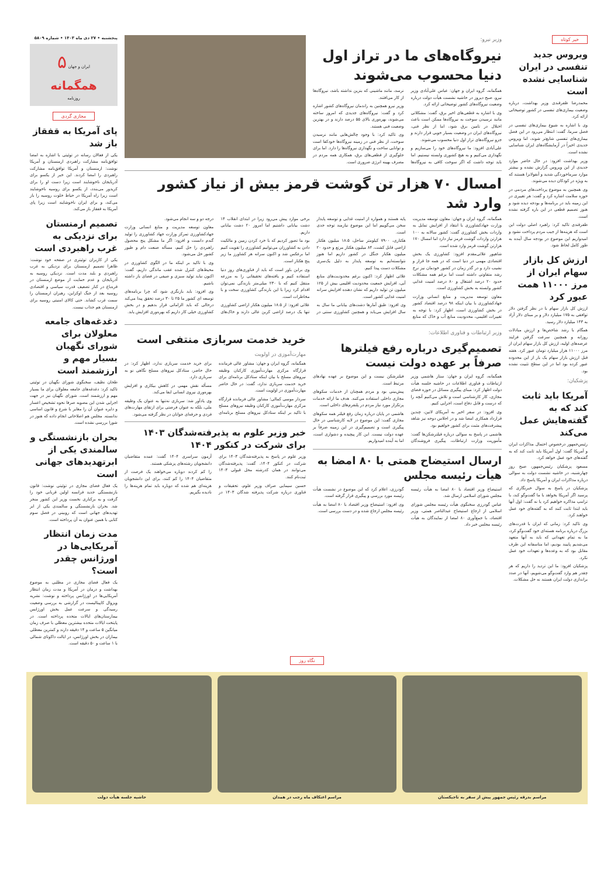خبر کوتاه
ویروس جدید تنفسی در ایران شناسایی نشده است
محمدرضا ظفرقندی وزیر بهداشت، درباره وضعیت بیماری‌های تنفسی در کشور توضیحاتی ارائه کرد.
وی با اشاره به شیوع بیماری‌های تنفسی در فصل سرما، گفت: انتظار می‌رود در این فصل بیماری‌های تنفسی شایع‌تر شوند، اما ویروس جدیدی اخیراً در آزمایشگاه‌های ایران شناسایی نشده است.
وزیر بهداشت افزود: در حال حاضر موارد جدیدی از این ویروس گزارش نشده و بیشتر موارد سرماخوردگی شدید و آنفولانزا هستند که به ویژه در کودکان دیده می‌شوند.
وی همچنین به موضوع پرداخت‌های مردمی در حوزه سلامت اشاره کرد و گفت: هر تغییری در این زمینه باید در برنامه‌ها و بودجه دیده شود و هنوز تصمیم قطعی در این باره گرفته نشده است.
ظفرقندی تاکید کرد: راهبرد اصلی دولت این است که هزینه‌ها از جیب مردم پرداخت نشود و امیدواریم این موضوع در بودجه سال آینده به طور کامل لحاظ شود.
ارزش کل بازار سهام ایران از مرز ۱۱۰۰۰ همت عبور کرد
ارزش کل بازار سهام با در نظر گرفتن دلار توافقی به ۱۷۵ میلیارد دلار و بر مبنای دلار آزاد به ۱۴۳ میلیارد دلار رسید.
همگام با رشد شاخص‌ها و ارزش مبادلات روزانه و همچنین سرعت گرفتن فرایند عرضه‌های اولیه، ارزش کل بازار سهام ایران از مرز ۱۱۰۰۰ هزار میلیارد تومان عبور کرد. هفته قبل ارزش بازار سهام یک بار از این محدوده عبور کرده بود اما در این سطح تثبیت نشده بود.
پزشکیان:
آمریکا باید ثابت کند که به گفته‌هایش عمل می‌کند
رئیس‌جمهور درخصوص احتمال مذاکرات ایران و آمریکا گفت: اول آمریکا باید ثابت کند که به گفته‌های خود عمل خواهد کرد.
مسعود پزشکیان رئیس‌جمهور، صبح روز چهارشنبه، در حاشیه نشست دولت به سوالی درباره مذاکرات ایران و آمریکا پاسخ داد.
پزشکیان در پاسخ به سوال خبرنگاری که پرسید اگر آمریکا بخواهد با ما گفت‌وگو کند، با ترامپ مذاکره خواهیم کرد یا نه گفت: اول آنها باید ابتدا ثابت کنند که به گفته‌های خود عمل خواهند کرد.
وی تاکید کرد: زمانی که ایران با قدرت‌های بزرگ درباره برنامه هسته‌ای خود گفت‌وگو کرد، ما به تمام تعهداتی که باید به آنها متعهد می‌شدیم پایبند بودیم، اما متاسفانه این طرف مقابل بود که به وعده‌ها و تعهدات خود عمل نکرد.
پزشکیان افزود: ما این تردید را داریم که هر چقدر هم وارد گفت‌وگو می‌شویم، آنها در صدد براندازی دولت ایران هستند نه حل مشکلات.
وزیر نیرو:
نیروگاه‌های ما در تراز اول دنیا محسوب می‌شوند
همگمانه، گروه ایران و جهان: عباس علی‌آبادی وزیر نیرو، صبح دیروز در حاشیه نشست هیأت دولت درباره وضعیت نیروگاه‌های کشور توضیحاتی ارائه کرد.
وی با اشاره به قطعی‌های اخیر برق، گفت: مشکلاتی مانند نرسیدن سوخت به نیروگاه‌ها ممکن است باعث اختلال در تامین برق شود، اما از نظر فنی، نیروگاه‌های ایران در وضعیت بسیار خوبی قرار دارند و جزو نیروگاه‌های تراز اول دنیا محسوب می‌شوند.
علی‌آبادی افزود: ما نیروگاه‌های خود را می‌سازیم و نگهداری می‌کنیم و به هیچ کشوری وابسته نیستیم. اما باید توجه داشت که اگر سوخت کافی به نیروگاه‌ها نرسد، مانند ماشینی که بنزین نداشته باشد، نیروگاه‌ها از کار می‌افتند.
وزیر نیرو همچنین به راندمان نیروگاه‌های کشور اشاره کرد و گفت: نیروگاه‌های جدیدی که امروز ساخته می‌شوند، بهره‌وری بالای ۵۵ درصد دارند و در بهترین وضعیت فنی هستند.
وی تاکید کرد: با وجود چالش‌هایی مانند نرسیدن سوخت، از نظر فنی در زمینه نیروگاه‌ها خودکفا است و توانایی ساخت و نگهداری نیروگاه‌ها را دارد. اما برای جلوگیری از قطعی‌های برق، همکاری همه مردم در مصرف بهینه انرژی ضروری است.
امسال ۷۰ هزار تن گوشت قرمز بیش از نیاز کشور وارد شد
همگمانه، گروه ایران و جهان: معاون توسعه مدیریت وزارت جهادکشاورزی با انتقاد از افزایش تمایل به واردات بخش کشاورزی گفت: کشور سالانه به ۱۰۰ هزارتن واردات گوشت قرمز نیاز دارد اما امسال ۱۷۰ هزارتن گوشت قرمز وارد شده است.
شاهپور علائی‌مقدم افزود: کشاورزی یک بخش اقتصادی مهمی در دنیا است که در همه جا قرار و نشیب دارد و در گذر زمان در کشور خودمان نیز نرخ رشد متفاوتی داشته است اما برغم همه مشکلات حدود ۲۰ درصد اشتغال و ۸۰ درصد امنیت غذایی کشور وابسته به بخش کشاورزی است.
معاون توسعه مدیریت و منابع انسانی وزارت جهادکشاورزی با بیان اینکه ۹۸ درصد اقتصاد کشور در بخش کشاورزی است، اظهار کرد: با توجه به تغییرات اقلیمی، محدودیت منابع آب و خاک که منابع پایه هستند و همواره از امنیت غذایی و توسعه پایدار سخن می‌گوییم اما این موضوع نیازمند توجه جدی است.
هکتاری، ۷۹۰۰ کیلومتر ساحل، ۱۸.۵ میلیون هکتار اراضی قابل کشت، ۸۴ میلیون هکتار مرتع و حدود ۲۰ میلیون هکتار جنگل در کشور داریم اما هنوز نتوانسته‌ایم به توسعه پایدار به دلیل یک‌سری مشکلات دست پیدا کنیم.
علائی اظهار کرد: اکنون برغم محدودیت‌های منابع آبی، افزایش جمعیت محدودیت اقلیمی بیش از ۱۲۵ میلیون تن تولید داریم که نشان دهنده افزایش سرانه امنیت غذایی کشور است.
وی افزود: طبق آمارها دشت‌های بیابانی ما سال به سال افزایش می‌یابد و همچنین کشاورزی سنتی در برخی موارد پیش می‌رود زیرا در ابتدای انقلاب ۱۴ دشت بیابانی داشتیم اما امروز ۲۰ دشت بیابانی داریم.
بود ما تصور کردیم که با خرد کردن زمین و مالکیت دادن به کشاورزان می‌توانیم کشاورزی را تقویت کنیم اما برعکس شد و اکنون سرانه هر کشاورز ما زیر پنج هکتار است.
وی برابن باور است که باید از فناوری‌های روز دنیا استفاده کنیم و یافته‌های تحقیقاتی را به مزرعه منتقل کنیم که با ۲۳۰ میلی‌متر بارندگی نمی‌توان اقدام کرد زیرا با این بارندگی کشاورزی سخت و با مخاطرات است.
علائی افزود: از ۱۸.۵ میلیون هکتار اراضی کشاورزی تنها یک درصد اراضی کربن عالی دارند و خاک‌های درجه دو و سه انجام می‌شود.
معاون توسعه مدیریت و منابع انسانی وزارت جهادکشاورزی تمرکز وزارت جهاد کشاورزی را تولید گندم دانست و افزود: اگر ما مشکل پنج محصول راهبردی را حل کنیم، مسأله صنعت دام و طیور کشور حل می‌شود.
وی با تاکید بر اینکه ما در الگوی کشاورزی در محیط‌های کنترل شده عقب ماندگی داریم، گفت: اکنون نباید تولید سبزی و صیفی در فضای باز داشته باشیم.
وی افزود: باید بازنگری شود که چرا برنامه‌های توسعه ای کشور ما ۲۵ تا ۳۰ درصد تحقق پیدا می‌کند درحالی که باید الزاماتی قرار بدهیم و در بخش کشاورزی خیلی کار داریم که بهره‌وری افزایش یابد.
وزیر ارتباطات و فناوری اطلاعات:
تصمیم‌گیری درباره رفع فیلترها صرفاً بر عهده دولت نیست
همگمانه، گروه ایران و جهان: ستار هاشمی وزیر ارتباطات و فناوری اطلاعات در حاشیه جلسه هیأت دولت اظهار کرد: مبنای پیگیری مسائل در حوزه فضای مجازی، کار کارشناسی است و تلاش می‌کنیم آنچه را که درست و قابل دفاع است، اجرایی کنیم.
وی افزود: در سفر اخیر به آمریکای لاتین، چندین قرارداد همکاری امضا شد و در اجلاس دوحه نیز شاهد پیشرفت‌های مثبت برای کشور خواهیم بود.
هاشمی در پاسخ به سوالی درباره فیلترشکن‌ها گفت: مأموریت وزارت ارتباطات، پیگیری فروشندگان فیلترشکن نیست و این موضوع بر عهده نهادهای مرتبط است.
پیش‌بینی بود و مردم همچنان از خدمات سکوهای مجازی داخلی استفاده می‌کنند. هدف ما ارائه خدمات پرتکرار مورد نیاز مردم در پلتفرم‌های داخلی است.
هاشمی در پایان درباره زمان رفع فیلتر همه سکوهای مجازی گفت: این موضوع در لایه کارشناسی در حال پیگیری است و تصمیم‌گیری در این زمینه صرفاً بر عهده دولت نیست. این کار پیچیده و دشواری است، اما به آینده امیدواریم.
ارسال استیضاح همتی با ۸۰ امضا به هیأت رئیسه مجلس
استیضاح وزیر اقتصاد با ۸۰ امضا به هیأت رئیسه مجلس شورای اسلامی ارسال شد.
عباس گودرزی سخنگوی هیأت رئیسه مجلس شورای اسلامی از ارجاع استیضاح عبدالناصر همتی، وزیر اقتصاد، با جمع‌آوری ۸۰ امضا از نمایندگان به هیأت رئیسه مجلس خبر داد.
گودرزی، اعلام کرد که این موضوع در نشست هیأت رئیسه مورد بررسی و پیگیری قرار گرفته است.
وی افزود: استیضاح وزیر اقتصاد با ۸۰ امضا به هیأت رئیسه مجلس ارجاع شده و در دست بررسی است.
خرید خدمت سربازی منتفی است
مهارت‌آموزی در اولویت
همگمانه، گروه ایران و جهان: مشاور عالی فرمانده قرارگاه مرکزی مهارت‌آموزی کارکنان وظیفه نیروهای مسلح با بیان اینکه ستادکل برنامه‌ای برای خرید خدمت سربازی ندارد، گفت: در حال حاضر مهارت‌آموزی در اولویت است.
سردار موسی کمالی؛ مشاور عالی فرمانده قرارگاه مرکزی مهارت‌آموزی کارکنان وظیفه نیروهای مسلح با تاکید بر اینکه ستادکل نیروهای مسلح برنامه‌ای برای خرید خدمت سربازی ندارد، اظهار کرد: در حال حاضر، ستادکل نیروهای مسلح نگاهی نو به سربازی دارد.
مسأله نقش مهمی در کاهش بیکاری و افزایش بهره‌وری نیروی انسانی ایفا می‌کند.
وی یادآور شد: سربازی نه‌تنها به عنوان یک وظیفه ملی، بلکه به عنوان فرصتی برای ارتقای مهارت‌های فردی و حرفه‌ای جوانان در نظر گرفته می‌شود.
خبر وزیر علوم به پذیرفته‌شدگان ۱۴۰۳ برای شرکت در کنکور ۱۴۰۴
وزیر علوم در پاسخ به پذیرفته‌شدگان ۱۴۰۳ برای شرکت در کنکور ۱۴۰۴، گفت: پذیرفته‌شدگان می‌توانند در همان کدرشته محل قبولی ۱۴۰۳ ثبت‌نام کنند.
حسین سیمایی صراف وزیر علوم، تحقیقات و فناوری درباره شرکت پذیرفته شدگان ۱۴۰۳ در آزمون سراسری ۱۴۰۴ گفت: عمده متقاضیان دانشجویان رشته‌های پزشکی هستند.
را کم کردند دوباره می‌خواهند یک فرصت از متقاضیان ۱۴۰۴ را کم کنند، برای این دانشجویان هزینه‌ای هم شده که دوباره باید تمام هزینه‌ها را نادیده بگیریم.
پنجشنبه • ۲۷ دی ماه ۱۴۰۳ • شماره ۵۸۰۹
ایران و جهان ۵
همگمانه
روزنامه
مجازی گردی
پای آمریکا به قفقاز باز شد
یکی از فعالان رسانه در توئیتی با اشاره به امضا توافق‌نامه مشارکت راهبردی ارمنستان و آمریکا نوشت: ارمنستان و آمریکا توافق‌نامه مشارکت راهبردی را امضا کردند. این خبر از یکسو برای آذربایجان ناخوشایند است زیرا دست او را برای کریدور می‌بندد، از یکسو برای روسیه ناخوشایند است زیرا راه آمریکا در حیاط خلوت روسیه را باز می‌کند، و برای ایران ناخوشایند است زیرا پای آمریکا به قفقاز باز می‌کند.
تصمیم ارمنستان برای نزدیکی به غرب راهبردی است
یکی از کاربران توئیتری در صفحه خود نوشت: ظاهرا تصمیم ارمنستان برای نزدیکی به غرب راهبردی و بلند مدت است. نزدیکی روسیه به آذربایجان و عدم حمایت از موضع ارمنستان در قره‌باغ در کنار تضعیف قدرت سیاسی و اقتصادی روسیه بعد از جنگ اوکراین، رهبران ارمنستان را سمت غرب کشاند. حتی کالای امنیتی روسیه برای ارمنستان هم جذاب نیست.
دغدغه‌های جامعه معلولان برای شورای نگهبان بسیار مهم و ارزشمند است
طحان نظیف، سخنگوی شورای نگهبان در توئیتی تاکید کرد: دغدغه‌های جامعه معلولان برای ما بسیار مهم و ارزشمند است. شورای نگهبان نیز در جهت اجرایی شدن این مصوبه صرفا نحوه تشخیص اعسار و دایره عنوان آن را مغایر با شرع و قانون اساسی ندانسته. مجلس هم اصلاحاتی انجام داده که هنوز در شورا بررسی نشده است.
بحران بازنشستگی و سالمندی یکی از ابرتهدیدهای جهانی است
یک فعال فضای مجازی در توئیتی نوشت: قانون بازنشستگی جدید فرانسه اولین قربانی خود را گرفت و به برکناری نخست وزیر این کشور منجر شد. بحران بازنشستگی و سالمندی یکی از ابر تهدیدهای جهانی است که روبینی در فصل سوم کتابی با همین عنوان به آن پرداخته است.
مدت زمان انتظار آمریکایی‌ها در اورژانس چقدر است؟
یک فعال فضای مجازی در مطلبی به موضوع بهداشت و درمان در آمریکا و مدت زمان انتظار آمریکایی‌ها در اورژانس پرداخته و نوشت: نشریه ویزوال کاپیتالیست در گزارشی به بررسی وضعیت رسیدگی و سرعت عمل بخش اورژانس بیمارستان‌های ایالات متحده پرداخته است. در پایتخت ایالات متحده بیشترین معطلی با صرف زمان میانگین ۵ ساعت و ۱۴ دقیقه دارند و کمترین معطلی بیماران در بخش اورژانس، در ایالت داکوتای شمالی با ۱ ساعت و ۵۰ دقیقه است.
نگاه روز
مراسم بدرقه رئیس جمهور پیش از سفر به تاجیکستان
مراسم اعتکاف ماه رجب در همدان حاشیه جلسه هیأت دولت